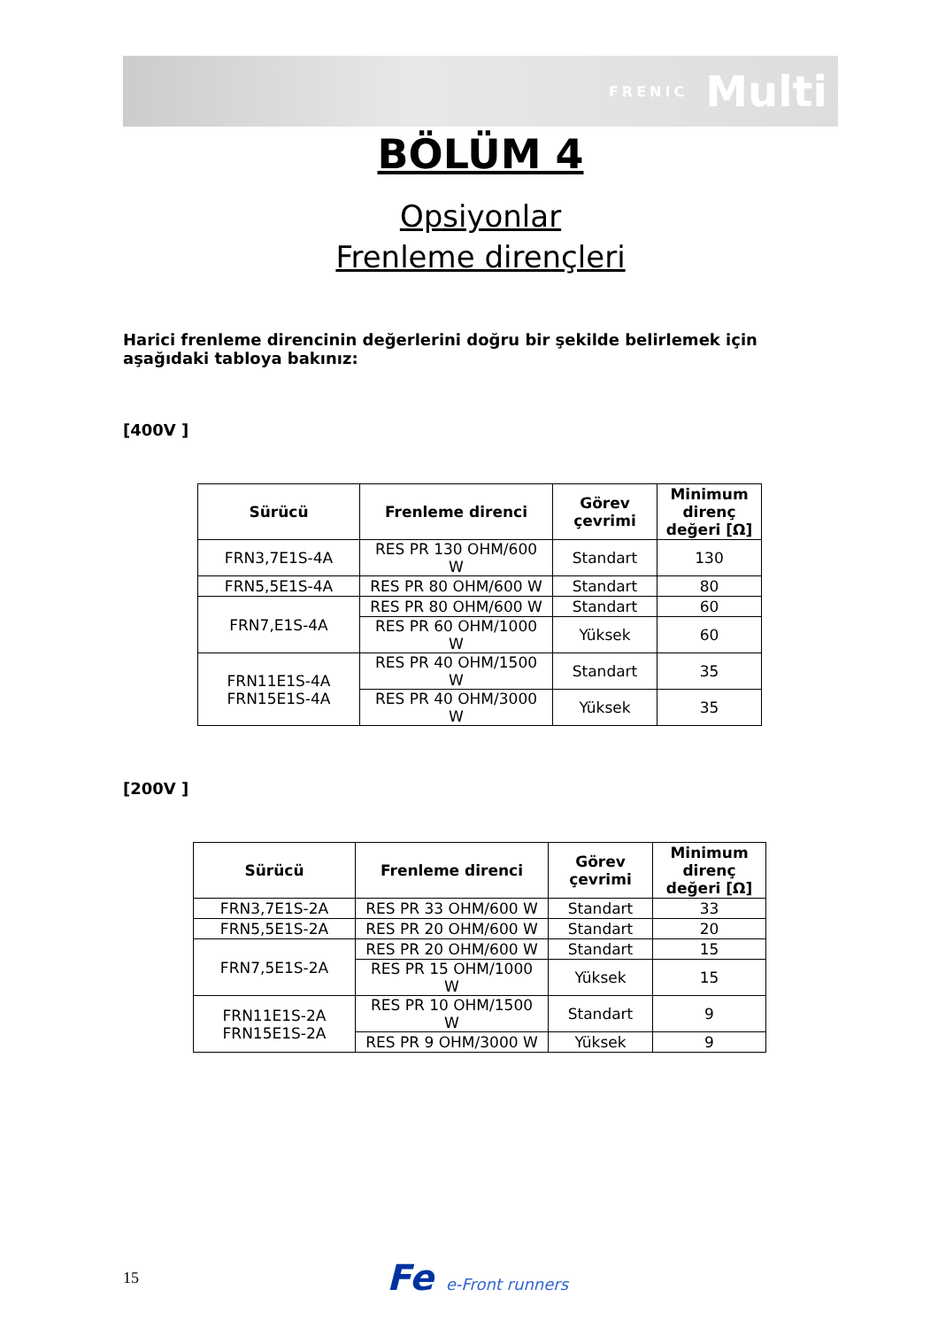FRENIC Multi
BÖLÜM 4
Opsiyonlar
Frenleme dirençleri
Harici frenleme direncinin değerlerini doğru bir şekilde belirlemek için aşağıdaki tabloya bakınız:
[400V ]
| Sürücü | Frenleme direnci | Görev çevrimi | Minimum direnç değeri [Ω] |
| --- | --- | --- | --- |
| FRN3,7E1S-4A | RES PR 130 OHM/600 W | Standart | 130 |
| FRN5,5E1S-4A | RES PR 80 OHM/600 W | Standart | 80 |
| FRN7,E1S-4A | RES PR 80 OHM/600 W | Standart | 60 |
| | RES PR 60 OHM/1000 W | Yüksek | 60 |
| FRN11E1S-4A FRN15E1S-4A | RES PR 40 OHM/1500 W | Standart | 35 |
| | RES PR 40 OHM/3000 W | Yüksek | 35 |
[200V ]
| Sürücü | Frenleme direnci | Görev çevrimi | Minimum direnç değeri [Ω] |
| --- | --- | --- | --- |
| FRN3,7E1S-2A | RES PR 33 OHM/600 W | Standart | 33 |
| FRN5,5E1S-2A | RES PR 20 OHM/600 W | Standart | 20 |
| FRN7,5E1S-2A | RES PR 20 OHM/600 W | Standart | 15 |
| | RES PR 15 OHM/1000 W | Yüksek | 15 |
| FRN11E1S-2A FRN15E1S-2A | RES PR 10 OHM/1500 W | Standart | 9 |
| | RES PR 9 OHM/3000 W | Yüksek | 9 |
15 Fe e-Front runners